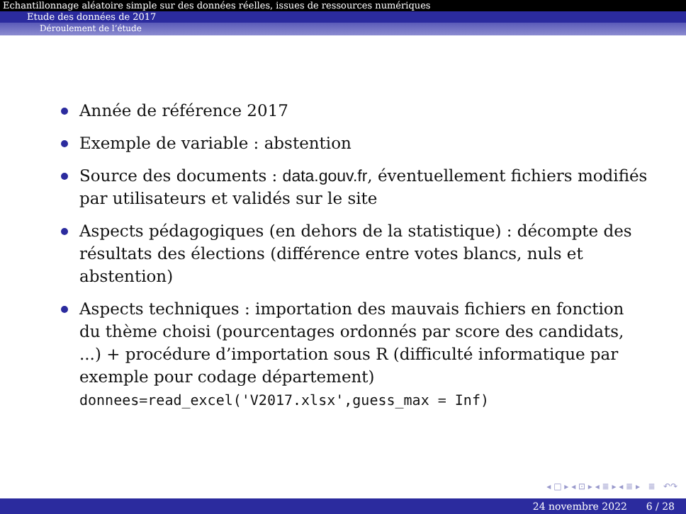Echantillonnage aléatoire simple sur des données réelles, issues de ressources numériques
Etude des données de 2017
Déroulement de l’étude
Année de référence 2017
Exemple de variable : abstention
Source des documents : data.gouv.fr, éventuellement fichiers modifiés par utilisateurs et validés sur le site
Aspects pédagogiques (en dehors de la statistique) : décompte des résultats des élections (différence entre votes blancs, nuls et abstention)
Aspects techniques : importation des mauvais fichiers en fonction du thème choisi (pourcentages ordonnés par score des candidats, ...) + procédure d’importation sous R (difficulté informatique par exemple pour codage département) donnees=read_excel('V2017.xlsx',guess_max = Inf)
◂ □ ▸ ◂ ⊡ ▸ ◂ ≣ ▸ ◂ ≣ ▸ ≣ ↶↷
24 novembre 2022 6 / 28